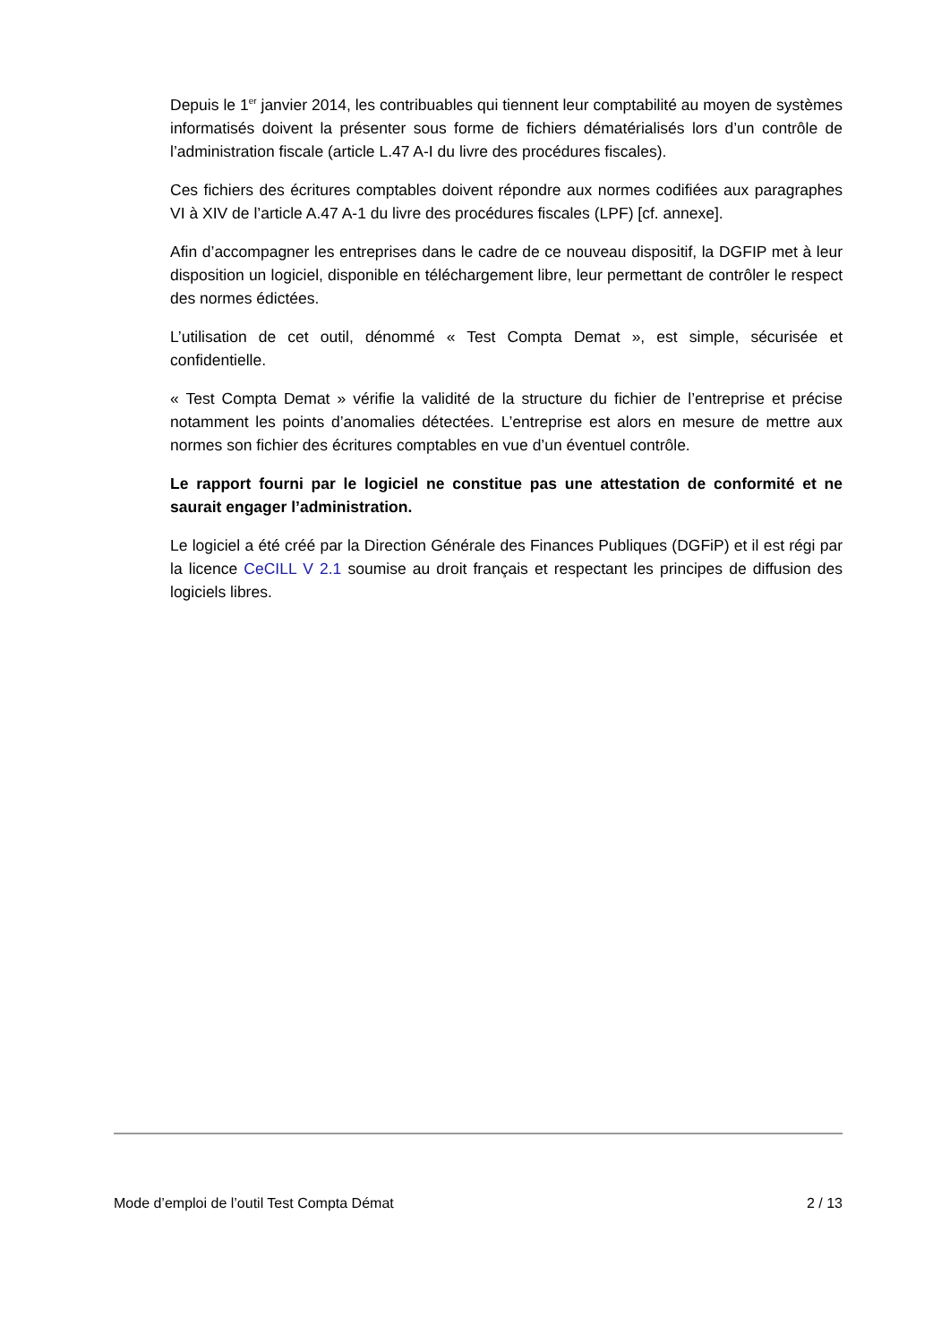Depuis le 1<sup>er</sup> janvier 2014, les contribuables qui tiennent leur comptabilité au moyen de systèmes informatisés doivent la présenter sous forme de fichiers dématérialisés lors d’un contrôle de l’administration fiscale (article L.47 A-I du livre des procédures fiscales).
Ces fichiers des écritures comptables doivent répondre aux normes codifiées aux paragraphes VI à XIV de l’article A.47 A-1 du livre des procédures fiscales (LPF) [cf. annexe].
Afin d’accompagner les entreprises dans le cadre de ce nouveau dispositif, la DGFIP met à leur disposition un logiciel, disponible en téléchargement libre, leur permettant de contrôler le respect des normes édictées.
L’utilisation de cet outil, dénommé « Test Compta Demat », est simple, sécurisée et confidentielle.
« Test Compta Demat » vérifie la validité de la structure du fichier de l’entreprise et précise notamment les points d’anomalies détectées. L’entreprise est alors en mesure de mettre aux normes son fichier des écritures comptables en vue d’un éventuel contrôle.
Le rapport fourni par le logiciel ne constitue pas une attestation de conformité et ne saurait engager l’administration.
Le logiciel a été créé par la Direction Générale des Finances Publiques (DGFiP) et il est régi par la licence CeCILL V 2.1 soumise au droit français et respectant les principes de diffusion des logiciels libres.
Mode d’emploi de l’outil Test Compta Démat 2 / 13